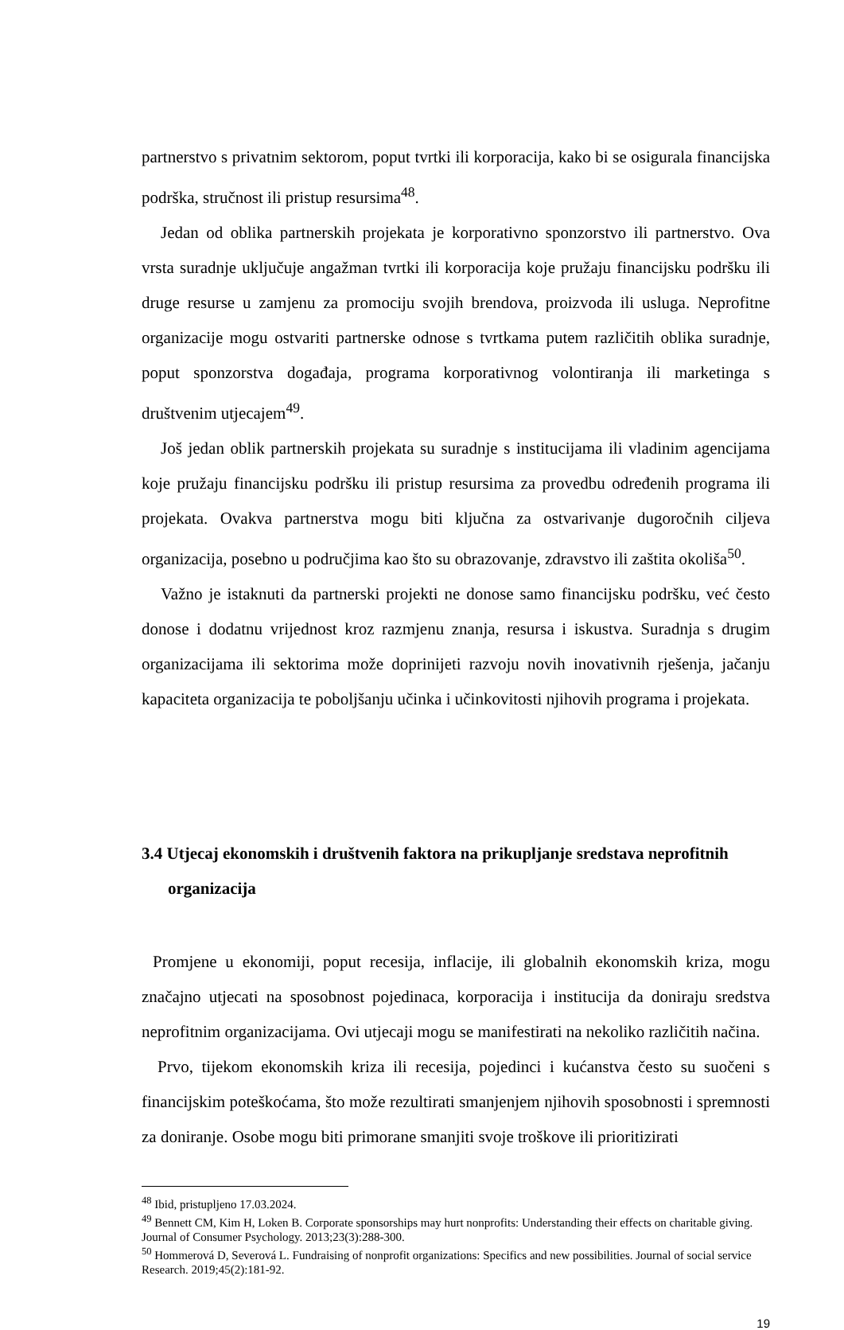partnerstvo s privatnim sektorom, poput tvrtki ili korporacija, kako bi se osigurala financijska podrška, stručnost ili pristup resursima<sup>48</sup>.
Jedan od oblika partnerskih projekata je korporativno sponzorstvo ili partnerstvo. Ova vrsta suradnje uključuje angažman tvrtki ili korporacija koje pružaju financijsku podršku ili druge resurse u zamjenu za promociju svojih brendova, proizvoda ili usluga. Neprofitne organizacije mogu ostvariti partnerske odnose s tvrtkama putem različitih oblika suradnje, poput sponzorstva događaja, programa korporativnog volontiranja ili marketinga s društvenim utjecajem<sup>49</sup>.
Još jedan oblik partnerskih projekata su suradnje s institucijama ili vladinim agencijama koje pružaju financijsku podršku ili pristup resursima za provedbu određenih programa ili projekata. Ovakva partnerstva mogu biti ključna za ostvarivanje dugoročnih ciljeva organizacija, posebno u područjima kao što su obrazovanje, zdravstvo ili zaštita okoliša<sup>50</sup>.
Važno je istaknuti da partnerski projekti ne donose samo financijsku podršku, već često donose i dodatnu vrijednost kroz razmjenu znanja, resursa i iskustva. Suradnja s drugim organizacijama ili sektorima može doprinijeti razvoju novih inovativnih rješenja, jačanju kapaciteta organizacija te poboljšanju učinka i učinkovitosti njihovih programa i projekata.
3.4 Utjecaj ekonomskih i društvenih faktora na prikupljanje sredstava neprofitnih organizacija
Promjene u ekonomiji, poput recesija, inflacije, ili globalnih ekonomskih kriza, mogu značajno utjecati na sposobnost pojedinaca, korporacija i institucija da doniraju sredstva neprofitnim organizacijama. Ovi utjecaji mogu se manifestirati na nekoliko različitih načina.
Prvo, tijekom ekonomskih kriza ili recesija, pojedinci i kućanstva često su suočeni s financijskim poteškoćama, što može rezultirati smanjenjem njihovih sposobnosti i spremnosti za doniranje. Osobe mogu biti primorane smanjiti svoje troškove ili prioritizirati
<sup>48</sup> Ibid, pristupljeno 17.03.2024.
<sup>49</sup> Bennett CM, Kim H, Loken B. Corporate sponsorships may hurt nonprofits: Understanding their effects on charitable giving. Journal of Consumer Psychology. 2013;23(3):288-300.
<sup>50</sup> Hommerová D, Severová L. Fundraising of nonprofit organizations: Specifics and new possibilities. Journal of social service Research. 2019;45(2):181-92.
19